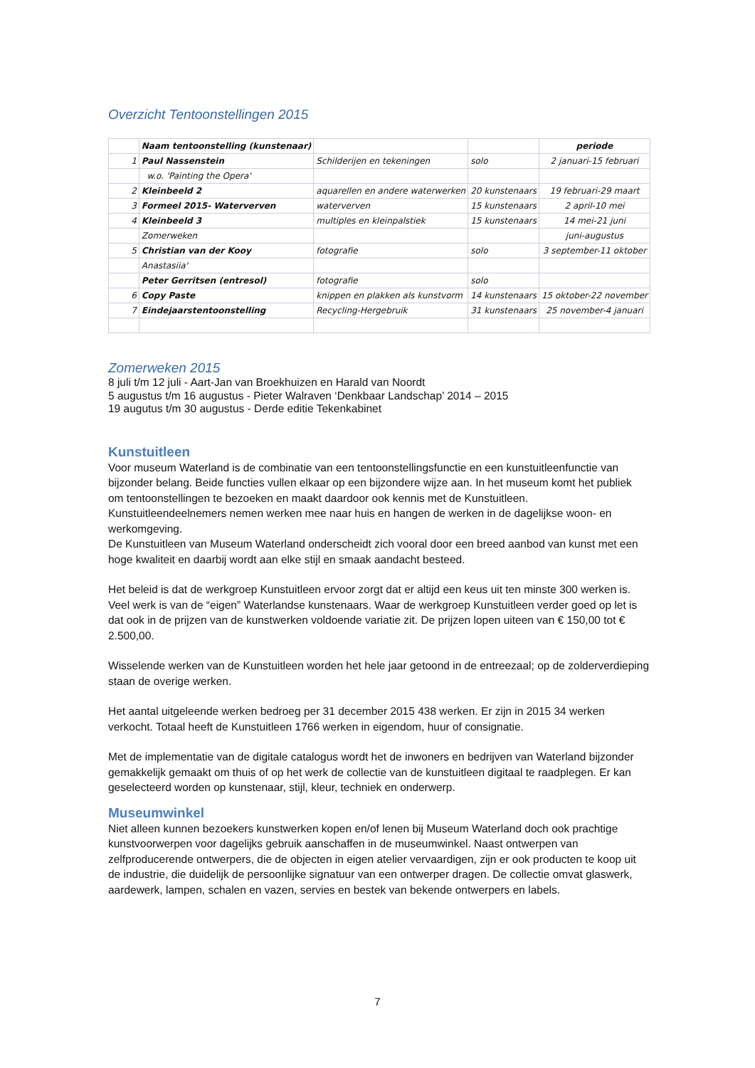Overzicht Tentoonstellingen 2015
| | Naam tentoonstelling (kunstenaar) | | | periode |
| --- | --- | --- | --- | --- |
| 1 | Paul Nassenstein | Schilderijen en tekeningen | solo | 2 januari-15 februari |
| | w.o. 'Painting the Opera' | | | |
| 2 | Kleinbeeld 2 | aquarellen en andere waterwerken | 20 kunstenaars | 19 februari-29 maart |
| 3 | Formeel 2015- Waterverven | waterverven | 15 kunstenaars | 2 april-10 mei |
| 4 | Kleinbeeld 3 | multiples en kleinpalstiek | 15 kunstenaars | 14 mei-21 juni |
| | Zomerweken | | | juni-augustus |
| 5 | Christian van der Kooy | fotografie | solo | 3 september-11 oktober |
| | Anastasiia' | | | |
| | Peter Gerritsen (entresol) | fotografie | solo | |
| 6 | Copy Paste | knippen en plakken als kunstvorm | 14 kunstenaars | 15 oktober-22 november |
| 7 | Eindejaarstentoonstelling | Recycling-Hergebruik | 31 kunstenaars | 25 november-4 januari |
Zomerweken 2015
8 juli t/m 12 juli - Aart-Jan van Broekhuizen en Harald van Noordt
5 augustus t/m 16 augustus - Pieter Walraven ‘Denkbaar Landschap’ 2014 – 2015
19 augutus t/m 30 augustus - Derde editie Tekenkabinet
Kunstuitleen
Voor museum Waterland is de combinatie van een tentoonstellingsfunctie en een kunstuitleenfunctie van bijzonder belang. Beide functies vullen elkaar op een bijzondere wijze aan. In het museum komt het publiek om tentoonstellingen te bezoeken en maakt daardoor ook kennis met de Kunstuitleen. Kunstuitleendeelnemers nemen werken mee naar huis en hangen de werken in de dagelijkse woon- en werkomgeving.
De Kunstuitleen van Museum Waterland onderscheidt zich vooral door een breed aanbod van kunst met een hoge kwaliteit en daarbij wordt aan elke stijl en smaak aandacht besteed.
Het beleid is dat de werkgroep Kunstuitleen ervoor zorgt dat er altijd een keus uit ten minste 300 werken is. Veel werk is van de “eigen” Waterlandse kunstenaars. Waar de werkgroep Kunstuitleen verder goed op let is dat ook in de prijzen van de kunstwerken voldoende variatie zit. De prijzen lopen uiteen van € 150,00 tot € 2.500,00.
Wisselende werken van de Kunstuitleen worden het hele jaar getoond in de entreezaal; op de zolderverdieping staan de overige werken.
Het aantal uitgeleende werken bedroeg per 31 december 2015 438 werken. Er zijn in 2015 34 werken verkocht. Totaal heeft de Kunstuitleen 1766 werken in eigendom, huur of consignatie.
Met de implementatie van de digitale catalogus wordt het de inwoners en bedrijven van Waterland bijzonder gemakkelijk gemaakt om thuis of op het werk de collectie van de kunstuitleen digitaal te raadplegen. Er kan geselecteerd worden op kunstenaar, stijl, kleur, techniek en onderwerp.
Museumwinkel
Niet alleen kunnen bezoekers kunstwerken kopen en/of lenen bij Museum Waterland doch ook prachtige kunstvoorwerpen voor dagelijks gebruik aanschaffen in de museumwinkel. Naast ontwerpen van zelfproducerende ontwerpers, die de objecten in eigen atelier vervaardigen, zijn er ook producten te koop uit de industrie, die duidelijk de persoonlijke signatuur van een ontwerper dragen. De collectie omvat glaswerk, aardewerk, lampen, schalen en vazen, servies en bestek van bekende ontwerpers en labels.
7